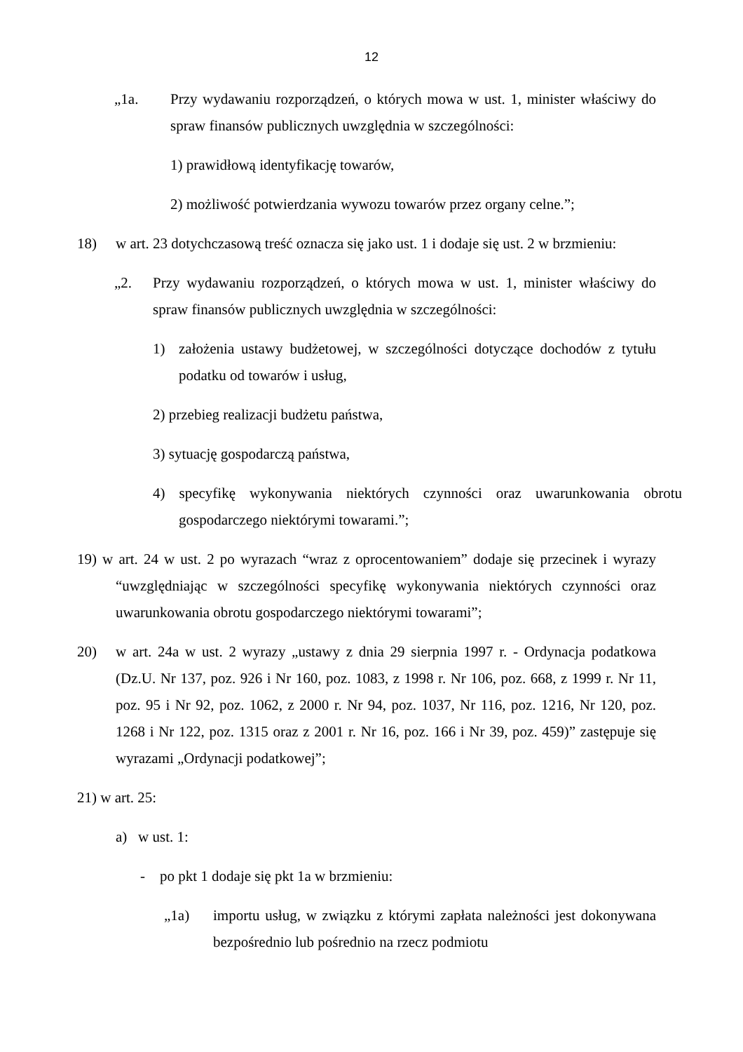12
„1a. Przy wydawaniu rozporządzeń, o których mowa w ust. 1, minister właściwy do spraw finansów publicznych uwzględnia w szczególności:
1) prawidłową identyfikację towarów,
2) możliwość potwierdzania wywozu towarów przez organy celne.”;
18) w art. 23 dotychczasową treść oznacza się jako ust. 1 i dodaje się ust. 2 w brzmieniu:
„2. Przy wydawaniu rozporządzeń, o których mowa w ust. 1, minister właściwy do spraw finansów publicznych uwzględnia w szczególności:
1) założenia ustawy budżetowej, w szczególności dotyczące dochodów z tytułu podatku od towarów i usług,
2) przebieg realizacji budżetu państwa,
3) sytuację gospodarczą państwa,
4) specyfikę wykonywania niektórych czynności oraz uwarunkowania obrotu gospodarczego niektórymi towarami.”;
19) w art. 24 w ust. 2 po wyrazach “wraz z oprocentowaniem” dodaje się przecinek i wyrazy “uwzględniając w szczególności specyfikę wykonywania niektórych czynności oraz uwarunkowania obrotu gospodarczego niektórymi towarami”;
20) w art. 24a w ust. 2 wyrazy „ustawy z dnia 29 sierpnia 1997 r. - Ordynacja podatkowa (Dz.U. Nr 137, poz. 926 i Nr 160, poz. 1083, z 1998 r. Nr 106, poz. 668, z 1999 r. Nr 11, poz. 95 i Nr 92, poz. 1062, z 2000 r. Nr 94, poz. 1037, Nr 116, poz. 1216, Nr 120, poz. 1268 i Nr 122, poz. 1315 oraz z 2001 r. Nr 16, poz. 166 i Nr 39, poz. 459)” zastępuje się wyrazami „Ordynacji podatkowej”;
21) w art. 25:
a) w ust. 1:
- po pkt 1 dodaje się pkt 1a w brzmieniu:
„1a) importu usług, w związku z którymi zapłata należności jest dokonywana bezpośrednio lub pośrednio na rzecz podmiotu